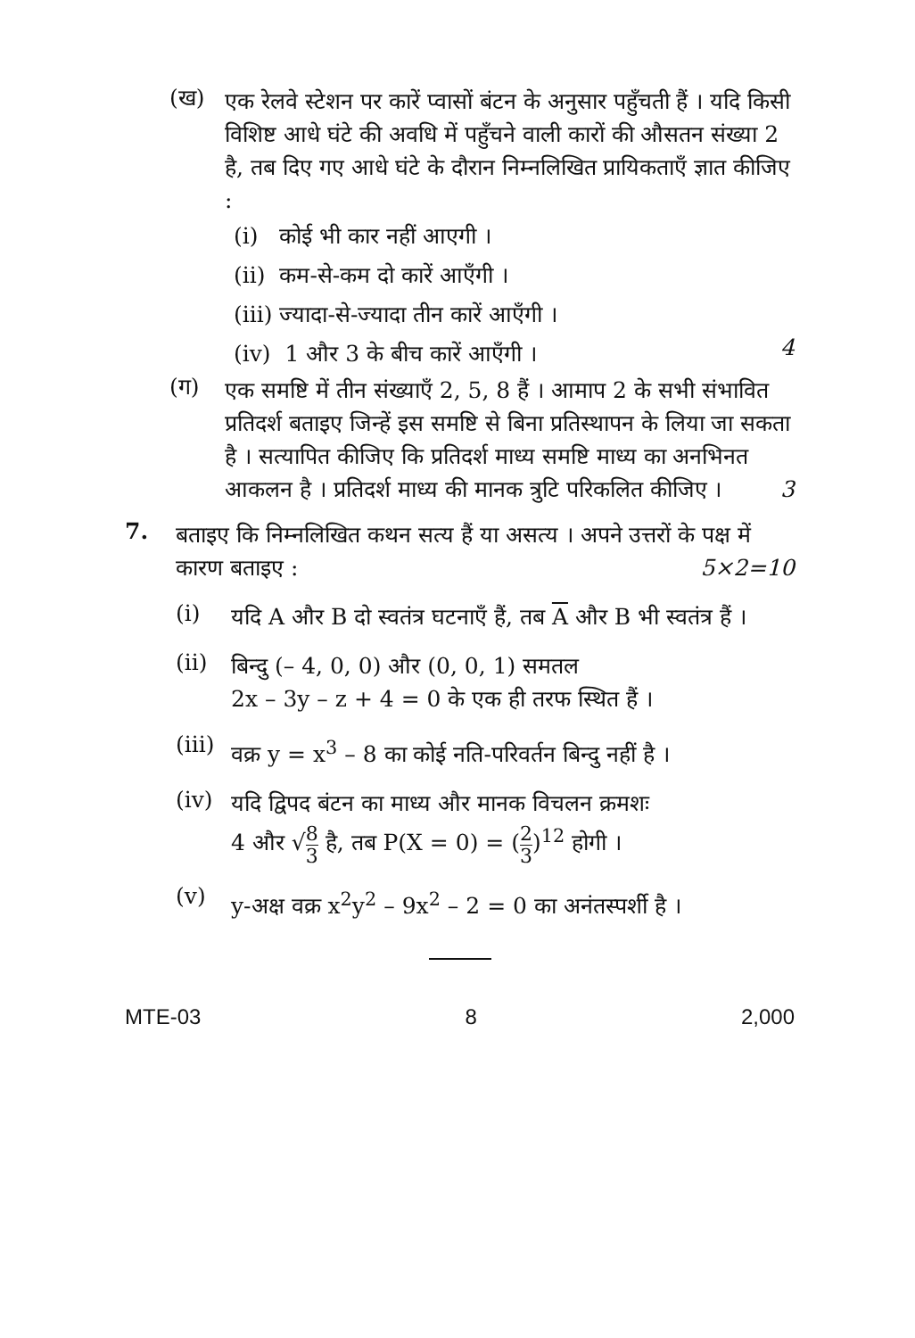(ख)
एक रेलवे स्टेशन पर कारें प्वासों बंटन के अनुसार पहुँचती हैं । यदि किसी विशिष्ट आधे घंटे की अवधि में पहुँचने वाली कारों की औसतन संख्या 2 है, तब दिए गए आधे घंटे के दौरान निम्नलिखित प्रायिकताएँ ज्ञात कीजिए :
(i) कोई भी कार नहीं आएगी ।
(ii) कम-से-कम दो कारें आएँगी ।
(iii) ज्यादा-से-ज्यादा तीन कारें आएँगी ।
(iv) 1 और 3 के बीच कारें आएँगी ।
4
(ग)
एक समष्टि में तीन संख्याएँ 2, 5, 8 हैं । आमाप 2 के सभी संभावित प्रतिदर्श बताइए जिन्हें इस समष्टि से बिना प्रतिस्थापन के लिया जा सकता है । सत्यापित कीजिए कि प्रतिदर्श माध्य समष्टि माध्य का अनभिनत आकलन है । प्रतिदर्श माध्य की मानक त्रुटि परिकलित कीजिए । 3
7.
बताइए कि निम्नलिखित कथन सत्य हैं या असत्य । अपने उत्तरों के पक्ष में कारण बताइए : 5×2=10
(i)
यदि A और B दो स्वतंत्र घटनाएँ हैं, तब A और B भी स्वतंत्र हैं ।
(ii)
बिन्दु (– 4, 0, 0) और (0, 0, 1) समतल
2x – 3y – z + 4 = 0 के एक ही तरफ स्थित हैं ।
(iii)
वक्र y = x<sup>3</sup> – 8 का कोई नति-परिवर्तन बिन्दु नहीं है ।
(iv)
यदि द्विपद बंटन का माध्य और मानक विचलन क्रमशः
4 और √8 3 है, तब P(X = 0) = (2 3)<sup>12</sup> होगी ।
(v)
y-अक्ष वक्र x<sup>2</sup>y<sup>2</sup> – 9x<sup>2</sup> – 2 = 0 का अनंतस्पर्शी है ।
MTE-03 8 2,000